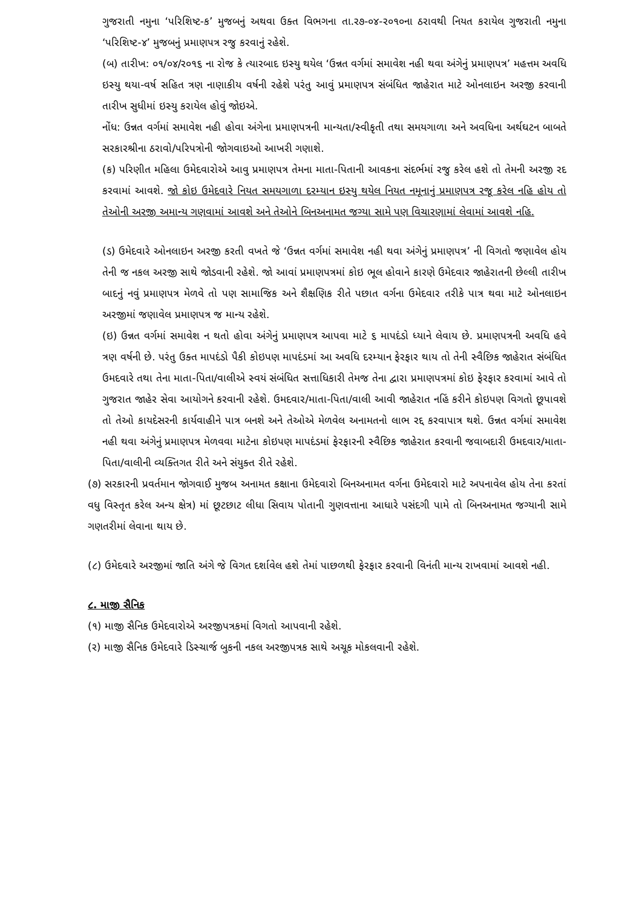ગુજરાતી નમુના ‘પરિશિષ્ટ-ક’ મુજબનું અથવા ઉક્ત વિભગના તા.ર૭-૦૪-ર૦૧૦ના ઠરાવથી નિયત કરાયેલ ગુજરાતી નમુના ‘પરિશિષ્ટ-૪’ મુજબનું પ્રમાણપત્ર રજુ કરવાનું રહેશે.
(બ) તારીખ: ૦૧/૦૪/ર૦૧૬ ના રોજ કે ત્યારબાદ ઇસ્યુ થયેલ ‘ઉન્નત વર્ગમાં સમાવેશ નહી થવા અંગેનું પ્રમાણપત્ર’ મહત્તમ અવધિ ઇસ્યુ થયા-વર્ષ સહિત ત્રણ નાણાકીય વર્ષની રહેશે પરંતુ આવું પ્રમાણપત્ર સંબંધિત જાહેરાત માટે ઓનલાઇન અરજી કરવાની તારીખ સુધીમાં ઇસ્યુ કરાયેલ હોવું જોઇએ.
નોંધ: ઉન્નત વર્ગમાં સમાવેશ નહી હોવા અંગેના પ્રમાણપત્રની માન્યતા/સ્વીકૃતી તથા સમયગાળા અને અવધિના અર્થઘટન બાબતે સરકારશ્રીના ઠરાવો/પરિપત્રોની જોગવાઇઓ આખરી ગણાશે.
(ક) પરિણીત મહિલા ઉમેદવારોએ આવુ પ્રમાણપત્ર તેમના માતા-પિતાની આવકના સંદર્ભમાં રજુ કરેલ હશે તો તેમની અરજી રદ કરવામાં આવશે. જો કોઇ ઉમેદવારે નિયત સમયગાળા દરમ્યાન ઇસ્યુ થયેલ નિયત નમૂનાનું પ્રમાણપત્ર રજૂ કરેલ નહિ હોય તો તેઓની અરજી અમાન્ય ગણવામાં આવશે અને તેઓને બિનઅનામત જગ્યા સામે પણ વિચારણામાં લેવામાં આવશે નહિ.
(ડ) ઉમેદવારે ઓનલાઇન અરજી કરતી વખતે જે ‘ઉન્નત વર્ગમાં સમાવેશ નહી થવા અંગેનું પ્રમાણપત્ર’ ની વિગતો જણાવેલ હોય તેની જ નકલ અરજી સાથે જોડવાની રહેશે. જો આવાં પ્રમાણપત્રમાં કોઇ ભૂલ હોવાને કારણે ઉમેદવાર જાહેરાતની છેલ્લી તારીખ બાદનું નવું પ્રમાણપત્ર મેળવે તો પણ સામાજિક અને શૈક્ષણિક રીતે પછાત વર્ગના ઉમેદવાર તરીકે પાત્ર થવા માટે ઓનલાઇન અરજીમાં જણાવેલ પ્રમાણપત્ર જ માન્ય રહેશે.
(ઇ) ઉન્નત વર્ગમાં સમાવેશ ન થતો હોવા અંગેનું પ્રમાણપત્ર આપવા માટે ૬ માપદંડો ધ્યાને લેવાય છે. પ્રમાણપત્રની અવધિ હવે ત્રણ વર્ષની છે. પરંતુ ઉક્ત માપદંડો પૈકી કોઇપણ માપદંડમાં આ અવધિ દરમ્યાન ફેરફાર થાય તો તેની સ્વૈછિક જાહેરાત સંબંધિત ઉમદવારે તથા તેના માતા-પિતા/વાલીએ સ્વયં સંબંધિત સત્તાધિકારી તેમજ તેના દ્વારા પ્રમાણપત્રમાં કોઇ ફેરફાર કરવામાં આવે તો ગુજરાત જાહેર સેવા આયોગને કરવાની રહેશે. ઉમદવાર/માતા-પિતા/વાલી આવી જાહેરાત નહિં કરીને કોઇપણ વિગતો છૂપાવશે તો તેઓ કાયદેસરની કાર્યવાહીને પાત્ર બનશે અને તેઓએ મેળવેલ અનામતનો લાભ રદ્દ કરવાપાત્ર થશે. ઉન્નત વર્ગમાં સમાવેશ નહી થવા અંગેનું પ્રમાણપત્ર મેળવવા માટેના કોઇપણ માપદંડમાં ફેરફારની સ્વૈછિક જાહેરાત કરવાની જવાબદારી ઉમદવાર/માતા-પિતા/વાલીની વ્યક્તિગત રીતે અને સંયુક્ત રીતે રહેશે.
(૭) સરકારની પ્રવર્તમાન જોગવાઈ મુજબ અનામત કક્ષાના ઉમેદવારો બિનઅનામત વર્ગના ઉમેદવારો માટે અપનાવેલ હોય તેના કરતાં વધુ વિસ્તૃત કરેલ અન્ય ક્ષેત્ર) માં છૂટછાટ લીધા સિવાય પોતાની ગુણવત્તાના આધારે પસંદગી પામે તો બિનઅનામત જગ્યાની સામે ગણતરીમાં લેવાના થાય છે.
(૮) ઉમેદવારે અરજીમાં જાતિ અંગે જે વિગત દર્શાવેલ હશે તેમાં પાછળથી ફેરફાર કરવાની વિનંતી માન્ય રાખવામાં આવશે નહી.
૮. માજી સૈનિક
(૧) માજી સૈનિક ઉમેદવારોએ અરજીપત્રકમાં વિગતો આપવાની રહેશે.
(ર) માજી સૈનિક ઉમેદવારે ડિસ્ચાર્જ બુકની નકલ અરજીપત્રક સાથે અચૂક મોકલવાની રહેશે.